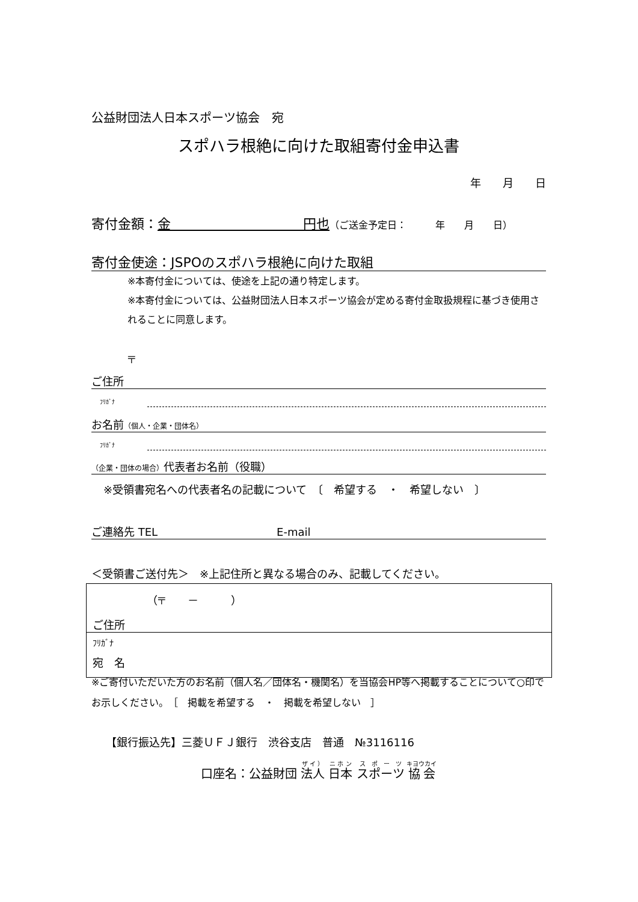公益財団法人日本スポーツ協会　宛
スポハラ根絶に向けた取組寄付金申込書
年　　月　　日
寄付金額：金　　　　　　　　　　円也（ご送金予定日：　　　年　　月　　日）
寄付金使途：JSPOのスポハラ根絶に向けた取組
※本寄付金については、使途を上記の通り特定します。
※本寄付金については、公益財団法人日本スポーツ協会が定める寄付金取扱規程に基づき使用されることに同意します。
〒
ご住所
ﾌﾘｶﾞﾅ
お名前（個人・企業・団体名）
ﾌﾘｶﾞﾅ
（企業・団体の場合）代表者お名前（役職）
※受領書宛名への代表者名の記載について　〔　希望する　・　希望しない　〕
ご連絡先 TEL　　　　　　　　　　　E-mail
＜受領書ご送付先＞　※上記住所と異なる場合のみ、記載してください。
（〒　　－　　　）
ご住所
ﾌﾘｶﾞﾅ
宛　名
※ご寄付いただいた方のお名前（個人名／団体名・機関名）を当協会HP等へ掲載することについて○印でお示しください。　［　掲載を希望する　・　掲載を希望しない　］
【銀行振込先】三菱ＵＦＪ銀行　渋谷支店　普通　№3116116
口座名：公益財団 法人 日本 スポーツ 協会